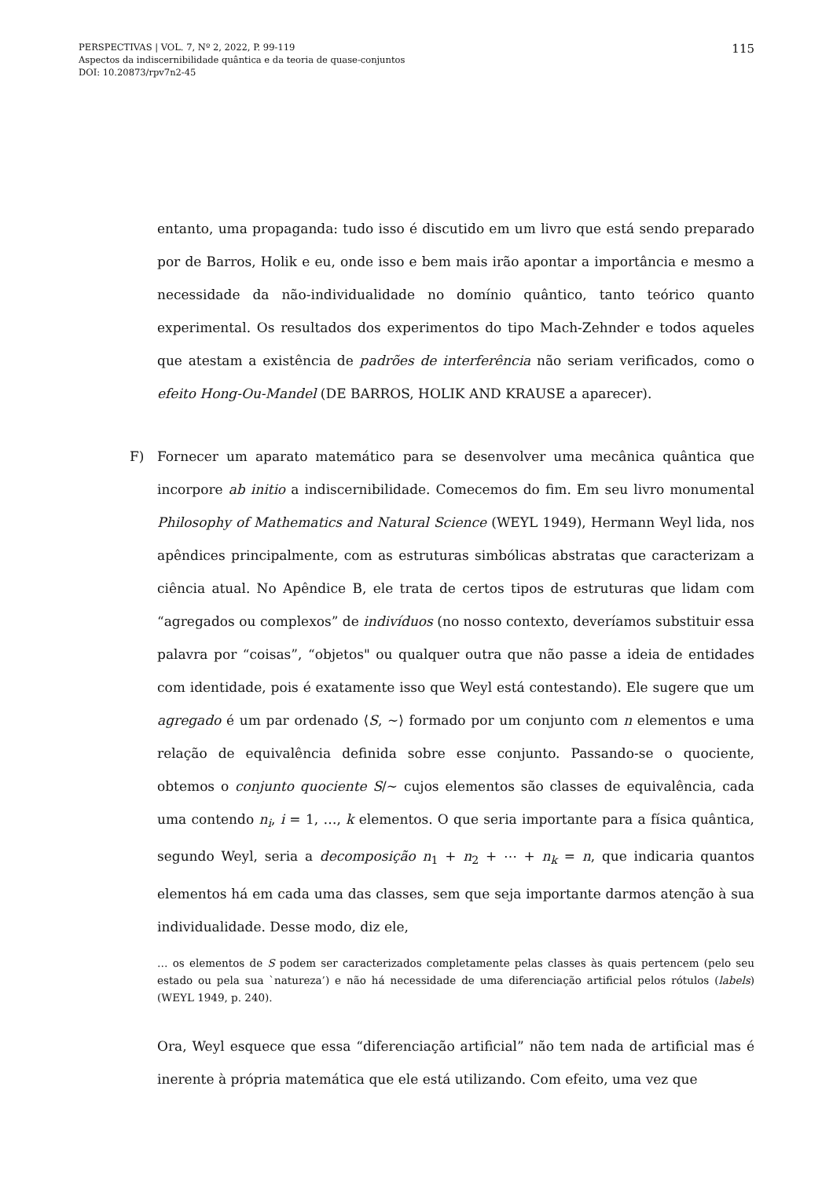115 PERSPECTIVAS | VOL. 7, Nº 2, 2022, P. 99-119
Aspectos da indiscernibilidade quântica e da teoria de quase-conjuntos
DOI: 10.20873/rpv7n2-45
entanto, uma propaganda: tudo isso é discutido em um livro que está sendo preparado por de Barros, Holik e eu, onde isso e bem mais irão apontar a importância e mesmo a necessidade da não-individualidade no domínio quântico, tanto teórico quanto experimental. Os resultados dos experimentos do tipo Mach-Zehnder e todos aqueles que atestam a existência de padrões de interferência não seriam verificados, como o efeito Hong-Ou-Mandel (DE BARROS, HOLIK AND KRAUSE a aparecer).
F)
Fornecer um aparato matemático para se desenvolver uma mecânica quântica que incorpore ab initio a indiscernibilidade. Comecemos do fim. Em seu livro monumental Philosophy of Mathematics and Natural Science (WEYL 1949), Hermann Weyl lida, nos apêndices principalmente, com as estruturas simbólicas abstratas que caracterizam a ciência atual. No Apêndice B, ele trata de certos tipos de estruturas que lidam com “agregados ou complexos” de indivíduos (no nosso contexto, deveríamos substituir essa palavra por “coisas”, “objetos" ou qualquer outra que não passe a ideia de entidades com identidade, pois é exatamente isso que Weyl está contestando). Ele sugere que um agregado é um par ordenado ⟨S, ∼⟩ formado por um conjunto com n elementos e uma relação de equivalência definida sobre esse conjunto. Passando-se o quociente, obtemos o conjunto quociente S/∼ cujos elementos são classes de equivalência, cada uma contendo n<sub>i</sub>, i = 1, …, k elementos. O que seria importante para a física quântica, segundo Weyl, seria a decomposição n<sub>1</sub> + n<sub>2</sub> + ⋯ + n<sub>k</sub> = n, que indicaria quantos elementos há em cada uma das classes, sem que seja importante darmos atenção à sua individualidade. Desse modo, diz ele,
… os elementos de S podem ser caracterizados completamente pelas classes às quais pertencem (pelo seu estado ou pela sua `natureza’) e não há necessidade de uma diferenciação artificial pelos rótulos (labels) (WEYL 1949, p. 240).
Ora, Weyl esquece que essa “diferenciação artificial” não tem nada de artificial mas é inerente à própria matemática que ele está utilizando. Com efeito, uma vez que